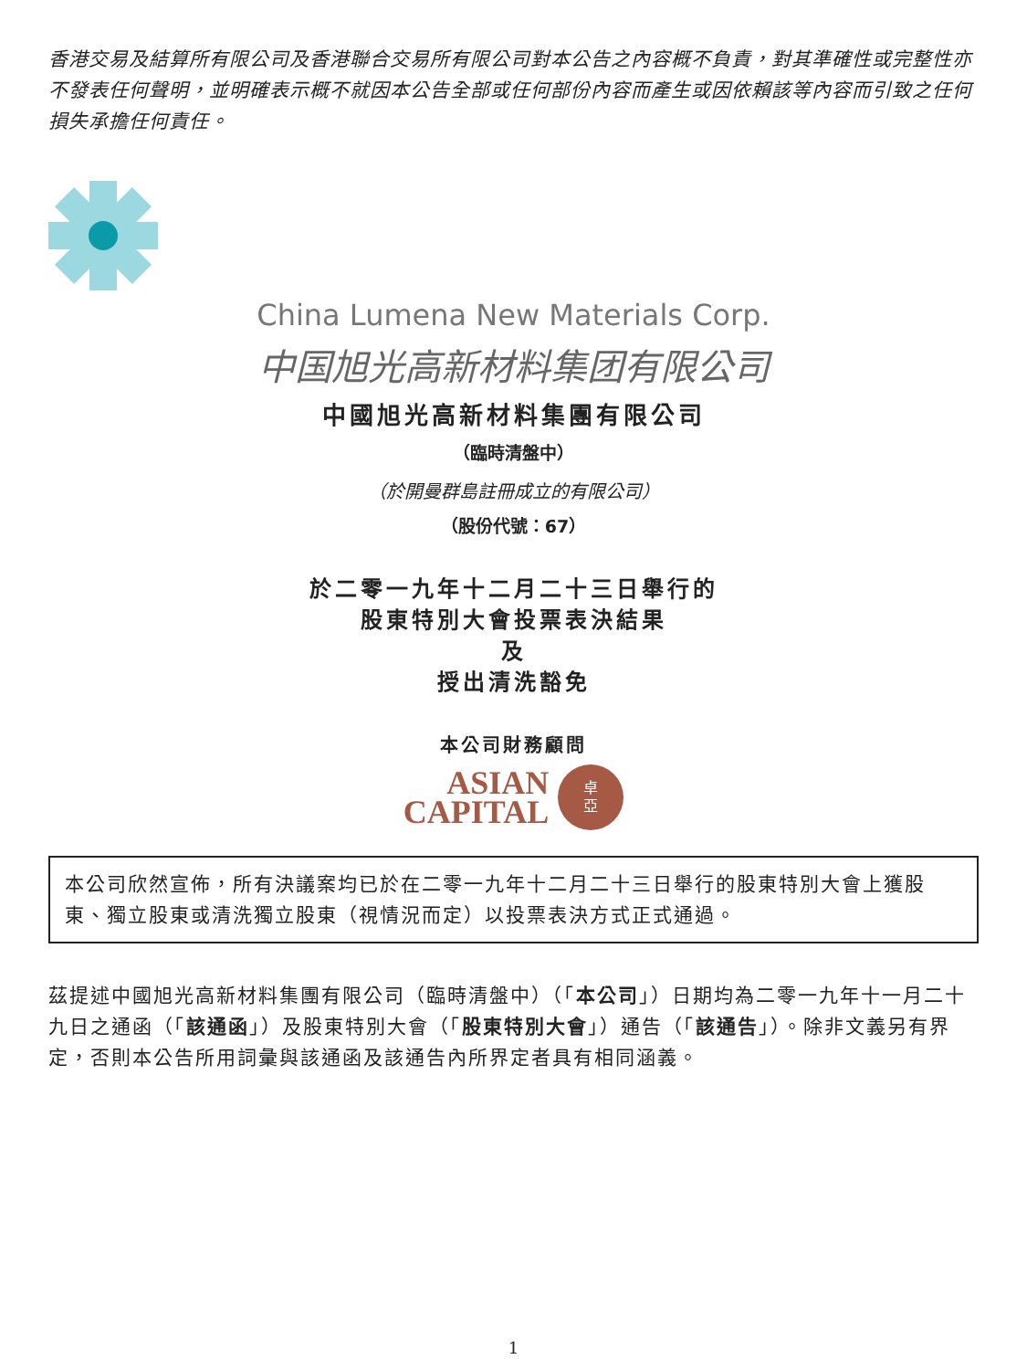香港交易及結算所有限公司及香港聯合交易所有限公司對本公告之內容概不負責，對其準確性或完整性亦不發表任何聲明，並明確表示概不就因本公告全部或任何部份內容而產生或因依賴該等內容而引致之任何損失承擔任何責任。
China Lumena New Materials Corp.
中国旭光高新材料集团有限公司
中國旭光高新材料集團有限公司
（臨時清盤中）
（於開曼群島註冊成立的有限公司）
（股份代號：67）
於二零一九年十二月二十三日舉行的
股東特別大會投票表決結果
及
授出清洗豁免
本公司財務顧問
ASIAN
CAPITAL
卓
亞
本公司欣然宣佈，所有決議案均已於在二零一九年十二月二十三日舉行的股東特別大會上獲股東、獨立股東或清洗獨立股東（視情況而定）以投票表決方式正式通過。
茲提述中國旭光高新材料集團有限公司（臨時清盤中）（「本公司」）日期均為二零一九年十一月二十九日之通函（「該通函」）及股東特別大會（「股東特別大會」）通告（「該通告」）。除非文義另有界定，否則本公告所用詞彙與該通函及該通告內所界定者具有相同涵義。
1